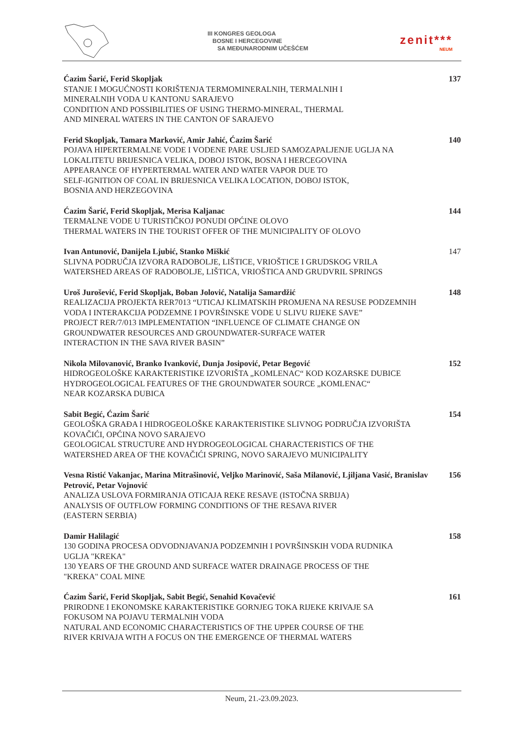III KONGRES GEOLOGA
BOSNE I HERCEGOVINE
SA MEĐUNARODNIM UČEŠĆEM
zenit***
NEUM
Ćazim Šarić, Ferid Skopljak
STANJE I MOGUĆNOSTI KORIŠTENJA TERMOMINERALNIH, TERMALNIH I
MINERALNIH VODA U KANTONU SARAJEVO
CONDITION AND POSSIBILITIES OF USING THERMO-MINERAL, THERMAL
AND MINERAL WATERS IN THE CANTON OF SARAJEVO
137
Ferid Skopljak, Tamara Marković, Amir Jahić, Ćazim Šarić
POJAVA HIPERTERMALNE VODE I VODENE PARE USLJED SAMOZAPALJENJE UGLJA NA
LOKALITETU BRIJESNICA VELIKA, DOBOJ ISTOK, BOSNA I HERCEGOVINA
APPEARANCE OF HYPERTERMAL WATER AND WATER VAPOR DUE TO
SELF-IGNITION OF COAL IN BRIJESNICA VELIKA LOCATION, DOBOJ ISTOK,
BOSNIA AND HERZEGOVINA
140
Ćazim Šarić, Ferid Skopljak, Merisa Kaljanac
TERMALNE VODE U TURISTIČKOJ PONUDI OPĆINE OLOVO
THERMAL WATERS IN THE TOURIST OFFER OF THE MUNICIPALITY OF OLOVO
144
Ivan Antunović, Danijela Ljubić, Stanko Miškić
SLIVNA PODRUČJA IZVORA RADOBOLJE, LIŠTICE, VRIOŠTICE I GRUDSKOG VRILA
WATERSHED AREAS OF RADOBOLJE, LIŠTICA, VRIOŠTICA AND GRUDVRIL SPRINGS
147
Uroš Jurošević, Ferid Skopljak, Boban Jolović, Natalija Samardžić
REALIZACIJA PROJEKTA RER7013 “UTICAJ KLIMATSKIH PROMJENA NA RESUSE PODZEMNIH
VODA I INTERAKCIJA PODZEMNE I POVRŠINSKE VODE U SLIVU RIJEKE SAVE”
PROJECT RER/7/013 IMPLEMENTATION “INFLUENCE OF CLIMATE CHANGE ON
GROUNDWATER RESOURCES AND GROUNDWATER-SURFACE WATER
INTERACTION IN THE SAVA RIVER BASIN”
148
Nikola Milovanović, Branko Ivanković, Dunja Josipović, Petar Begović
HIDROGEOLOŠKE KARAKTERISTIKE IZVORIŠTA „KOMLENAC“ KOD KOZARSKE DUBICE
HYDROGEOLOGICAL FEATURES OF THE GROUNDWATER SOURCE „KOMLENAC“
NEAR KOZARSKA DUBICA
152
Sabit Begić, Ćazim Šarić
GEOLOŠKA GRAĐA I HIDROGEOLOŠKE KARAKTERISTIKE SLIVNOG PODRUČJA IZVORIŠTA
KOVAČIĆI, OPĆINA NOVO SARAJEVO
GEOLOGICAL STRUCTURE AND HYDROGEOLOGICAL CHARACTERISTICS OF THE
WATERSHED AREA OF THE KOVAČIĆI SPRING, NOVO SARAJEVO MUNICIPALITY
154
Vesna Ristić Vakanjac, Marina Mitrašinović, Veljko Marinović, Saša Milanović, Ljiljana Vasić, Branislav Petrović, Petar Vojnović
ANALIZA USLOVA FORMIRANJA OTICAJA REKE RESAVE (ISTOČNA SRBIJA)
ANALYSIS OF OUTFLOW FORMING CONDITIONS OF THE RESAVA RIVER
(EASTERN SERBIA)
156
Damir Halilagić
130 GODINA PROCESA ODVODNJAVANJA PODZEMNIH I POVRŠINSKIH VODA RUDNIKA
UGLJA "KREKA"
130 YEARS OF THE GROUND AND SURFACE WATER DRAINAGE PROCESS OF THE
"KREKA" COAL MINE
158
Ćazim Šarić, Ferid Skopljak, Sabit Begić, Senahid Kovačević
PRIRODNE I EKONOMSKE KARAKTERISTIKE GORNJEG TOKA RIJEKE KRIVAJE SA
FOKUSOM NA POJAVU TERMALNIH VODA
NATURAL AND ECONOMIC CHARACTERISTICS OF THE UPPER COURSE OF THE
RIVER KRIVAJA WITH A FOCUS ON THE EMERGENCE OF THERMAL WATERS
161
Neum, 21.-23.09.2023.